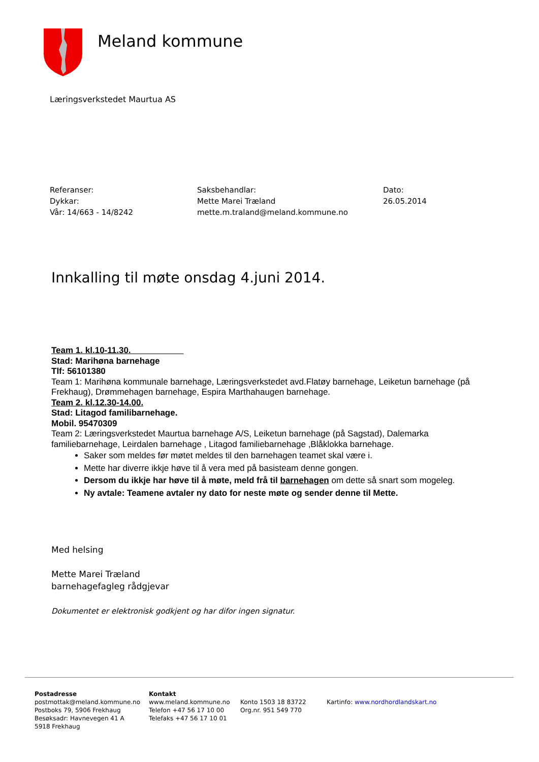Meland kommune
Læringsverkstedet Maurtua AS
Referanser:
Dykkar:
Vår: 14/663 - 14/8242
Saksbehandlar:
Mette Marei Træland
mette.m.traland@meland.kommune.no
Dato:
26.05.2014
Innkalling til møte onsdag 4.juni 2014.
Team 1. kl.10-11.30.
Stad: Marihøna barnehage
Tlf: 56101380
Team 1: Marihøna kommunale barnehage, Læringsverkstedet avd.Flatøy barnehage, Leiketun barnehage (på Frekhaug), Drømmehagen barnehage, Espira Marthahaugen barnehage.
Team 2. kl.12.30-14.00.
Stad: Litagod familibarnehage.
Mobil. 95470309
Team 2: Læringsverkstedet Maurtua barnehage A/S, Leiketun barnehage (på Sagstad), Dalemarka familiebarnehage, Leirdalen barnehage , Litagod familiebarnehage ,Blåklokka barnehage.
Saker som meldes før møtet meldes til den barnehagen teamet skal være i.
Mette har diverre ikkje høve til å vera med på basisteam denne gongen.
Dersom du ikkje har høve til å møte, meld frå til barnehagen om dette så snart som mogeleg.
Ny avtale: Teamene avtaler ny dato for neste møte og sender denne til Mette.
Med helsing
Mette Marei Træland
barnehagefagleg rådgjevar
Dokumentet er elektronisk godkjent og har difor ingen signatur.
Postadresse
postmottak@meland.kommune.no
Postboks 79, 5906 Frekhaug
Besøksadr: Havnevegen 41 A
5918 Frekhaug
Kontakt
www.meland.kommune.no
Telefon +47 56 17 10 00
Telefaks +47 56 17 10 01
Konto 1503 18 83722
Org.nr. 951 549 770
Kartinfo: www.nordhordlandskart.no